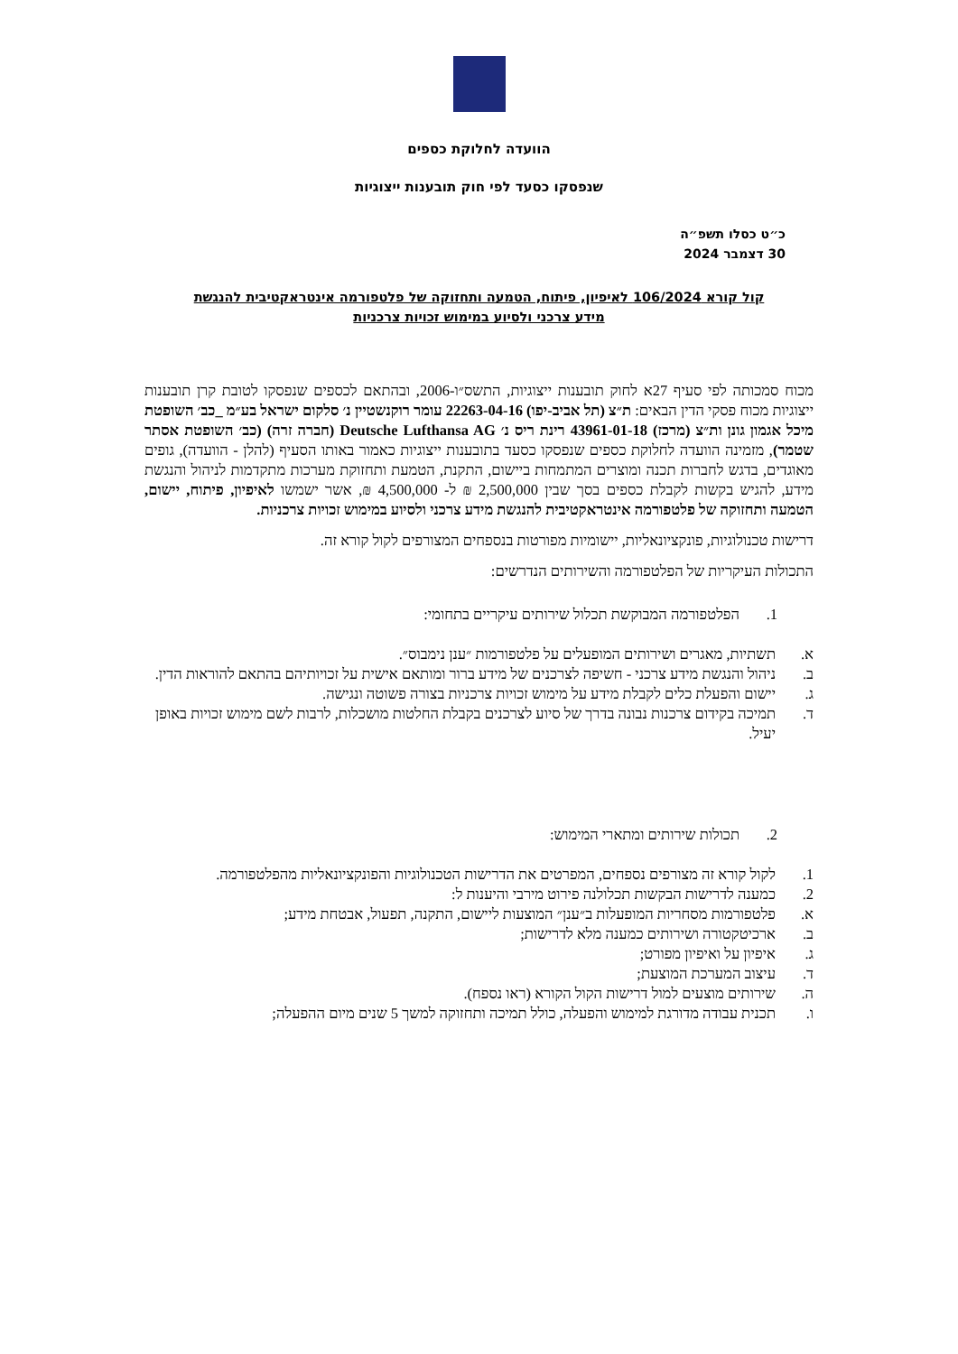הוועדה לחלוקת כספים
שנפסקו כסעד לפי חוק תובענות ייצוגיות
כ״ט כסלו תשפ״ה
30 דצמבר 2024
קול קורא 106/2024 לאיפיון, פיתוח, הטמעה ותחזוקה של פלטפורמה אינטראקטיבית להנגשת
מידע צרכני ולסיוע במימוש זכויות צרכניות
מכוח סמכותה לפי סעיף 27א לחוק תובענות ייצוגיות, התשס״ו-2006, ובהתאם לכספים שנפסקו לטובת קרן תובענות ייצוגיות מכוח פסקי הדין הבאים: ת״צ (תל אביב-יפו) 22263-04-16 עומר רוקנשטיין נ׳ סלקום ישראל בע״מ _כב׳ השופטת מיכל אגמון גונן ות״צ (מרכז) 43961-01-18 רינת ריס נ׳ Deutsche Lufthansa AG (חברה זרה) (כב׳ השופטת אסתר שטמר), מזמינה הוועדה לחלוקת כספים שנפסקו כסעד בתובענות ייצוגיות כאמור באותו הסעיף (להלן - הוועדה), גופים מאוגדים, בדגש לחברות תכנה ומוצרים המתמחות ביישום, התקנת, הטמעת ותחזוקת מערכות מתקדמות לניהול והנגשת מידע, להגיש בקשות לקבלת כספים בסך שבין 2,500,000 ₪ ל- 4,500,000 ₪, אשר ישמשו לאיפיון, פיתוח, יישום, הטמעה ותחזוקה של פלטפורמה אינטראקטיבית להנגשת מידע צרכני ולסיוע במימוש זכויות צרכניות.
דרישות טכנולוגיות, פונקציונאליות, יישומיות מפורטות בנספחים המצורפים לקול קורא זה.
התכולות העיקריות של הפלטפורמה והשירותים הנדרשים:
1. הפלטפורמה המבוקשת תכלול שירותים עיקריים בתחומי:
א. תשתיות, מאגרים ושירותים המופעלים על פלטפורמות ״ענן נימבוס״.
ב. ניהול והנגשת מידע צרכני - חשיפה לצרכנים של מידע ברור ומותאם אישית על זכויותיהם בהתאם להוראות הדין.
ג. יישום והפעלת כלים לקבלת מידע על מימוש זכויות צרכניות בצורה פשוטה ונגישה.
ד. תמיכה בקידום צרכנות נבונה בדרך של סיוע לצרכנים בקבלת החלטות מושכלות, לרבות לשם מימוש זכויות באופן יעיל.
2. תכולות שירותים ומתארי המימוש:
1. לקול קורא זה מצורפים נספחים, המפרטים את הדרישות הטכנולוגיות והפונקציונאליות מהפלטפורמה.
2. כמענה לדרישות הבקשות תכלולנה פירוט מירבי והיענות ל:
א. פלטפורמות מסחריות המופעלות ב״ענן״ המוצעות ליישום, התקנה, תפעול, אבטחת מידע;
ב. ארכיטקטורה ושירותים כמענה מלא לדרישות;
ג. איפיון על ואיפיון מפורט;
ד. עיצוב המערכת המוצעת;
ה. שירותים מוצעים למול דרישות הקול הקורא (ראו נספח).
ו. תכנית עבודה מדורגת למימוש והפעלה, כולל תמיכה ותחזוקה למשך 5 שנים מיום ההפעלה;